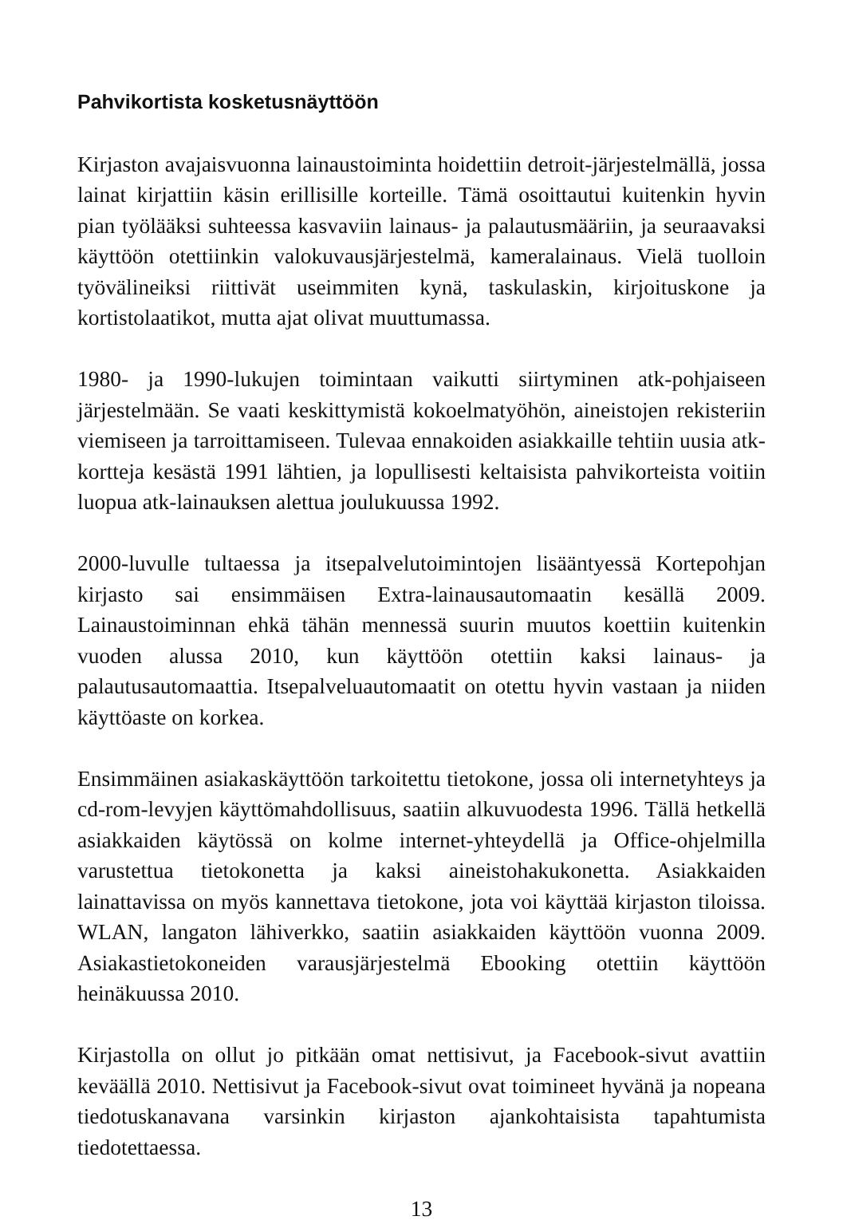Pahvikortista kosketusnäyttöön
Kirjaston avajaisvuonna lainaustoiminta hoidettiin detroit-järjestelmällä, jossa lainat kirjattiin käsin erillisille korteille. Tämä osoittautui kuitenkin hyvin pian työlääksi suhteessa kasvaviin lainaus- ja palautusmääriin, ja seuraavaksi käyttöön otettiinkin valokuvausjärjestelmä, kameralainaus. Vielä tuolloin työvälineiksi riittivät useimmiten kynä, taskulaskin, kirjoituskone ja kortistolaatikot, mutta ajat olivat muuttumassa.
1980- ja 1990-lukujen toimintaan vaikutti siirtyminen atk-pohjaiseen järjestelmään. Se vaati keskittymistä kokoelmatyöhön, aineistojen rekisteriin viemiseen ja tarroittamiseen. Tulevaa ennakoiden asiakkaille tehtiin uusia atk-kortteja kesästä 1991 lähtien, ja lopullisesti keltaisista pahvikorteista voitiin luopua atk-lainauksen alettua joulukuussa 1992.
2000-luvulle tultaessa ja itsepalvelutoimintojen lisääntyessä Kortepohjan kirjasto sai ensimmäisen Extra-lainausautomaatin kesällä 2009. Lainaustoiminnan ehkä tähän mennessä suurin muutos koettiin kuitenkin vuoden alussa 2010, kun käyttöön otettiin kaksi lainaus- ja palautusautomaattia. Itsepalveluautomaatit on otettu hyvin vastaan ja niiden käyttöaste on korkea.
Ensimmäinen asiakaskäyttöön tarkoitettu tietokone, jossa oli internetyhteys ja cd-rom-levyjen käyttömahdollisuus, saatiin alkuvuodesta 1996. Tällä hetkellä asiakkaiden käytössä on kolme internet-yhteydellä ja Office-ohjelmilla varustettua tietokonetta ja kaksi aineistohakukonetta. Asiakkaiden lainattavissa on myös kannettava tietokone, jota voi käyttää kirjaston tiloissa. WLAN, langaton lähiverkko, saatiin asiakkaiden käyttöön vuonna 2009. Asiakastietokoneiden varausjärjestelmä Ebooking otettiin käyttöön heinäkuussa 2010.
Kirjastolla on ollut jo pitkään omat nettisivut, ja Facebook-sivut avattiin keväällä 2010. Nettisivut ja Facebook-sivut ovat toimineet hyvänä ja nopeana tiedotuskanavana varsinkin kirjaston ajankohtaisista tapahtumista tiedotettaessa.
13